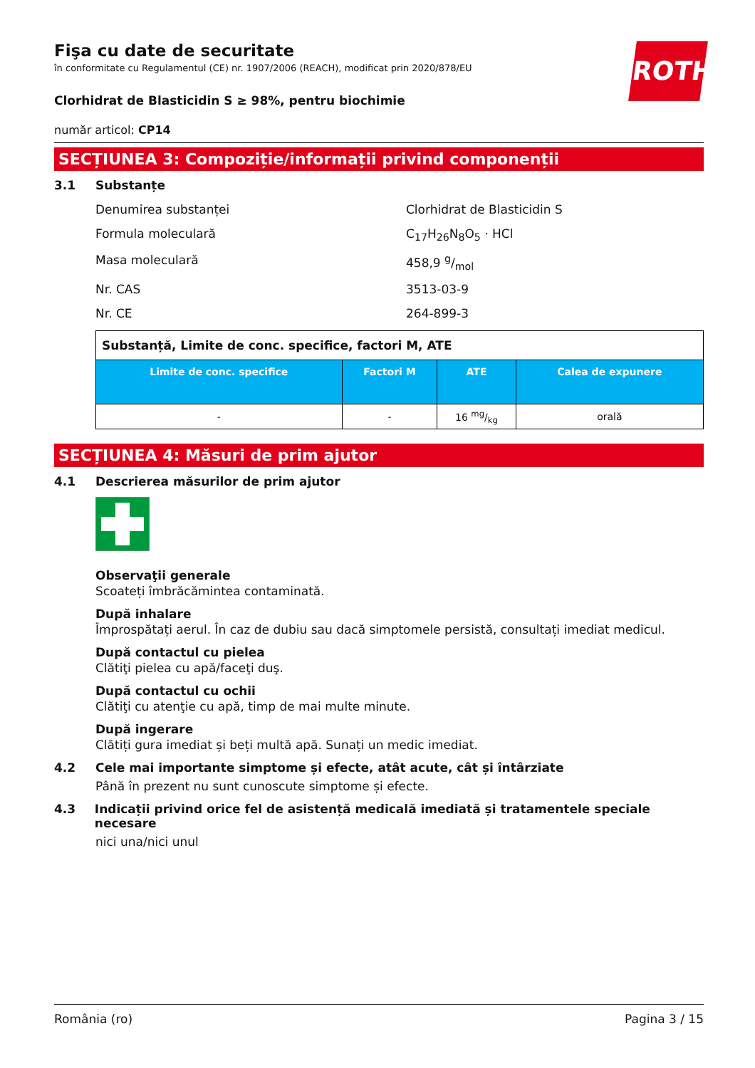ROTH
Fişa cu date de securitate
în conformitate cu Regulamentul (CE) nr. 1907/2006 (REACH), modificat prin 2020/878/EU
Clorhidrat de Blasticidin S ≥ 98%, pentru biochimie
număr articol: CP14
SECȚIUNEA 3: Compoziție/informații privind componenții
3.1 Substanțe
Denumirea substanței Clorhidrat de Blasticidin S
Formula moleculară C<sub>17</sub>H<sub>26</sub>N<sub>8</sub>O<sub>5</sub> · HCl
Masa moleculară 458,9 g/mol
Nr. CAS 3513-03-9
Nr. CE 264-899-3
| Substanță, Limite de conc. specifice, factori M, ATE | | | |
| Limite de conc. specifice | Factori M | ATE | Calea de expunere |
| - | - | 16 mg/kg | orală |
SECȚIUNEA 4: Măsuri de prim ajutor
4.1 Descrierea măsurilor de prim ajutor
Observaţii generale
Scoateți îmbrăcămintea contaminată.
După inhalare
Împrospătați aerul. În caz de dubiu sau dacă simptomele persistă, consultați imediat medicul.
După contactul cu pielea
Clătiţi pielea cu apă/faceţi duş.
După contactul cu ochii
Clătiţi cu atenţie cu apă, timp de mai multe minute.
După ingerare
Clătiți gura imediat și beți multă apă. Sunați un medic imediat.
4.2 Cele mai importante simptome și efecte, atât acute, cât și întârziate
Până în prezent nu sunt cunoscute simptome și efecte.
4.3 Indicații privind orice fel de asistență medicală imediată și tratamentele speciale necesare
nici una/nici unul
România (ro) Pagina 3 / 15